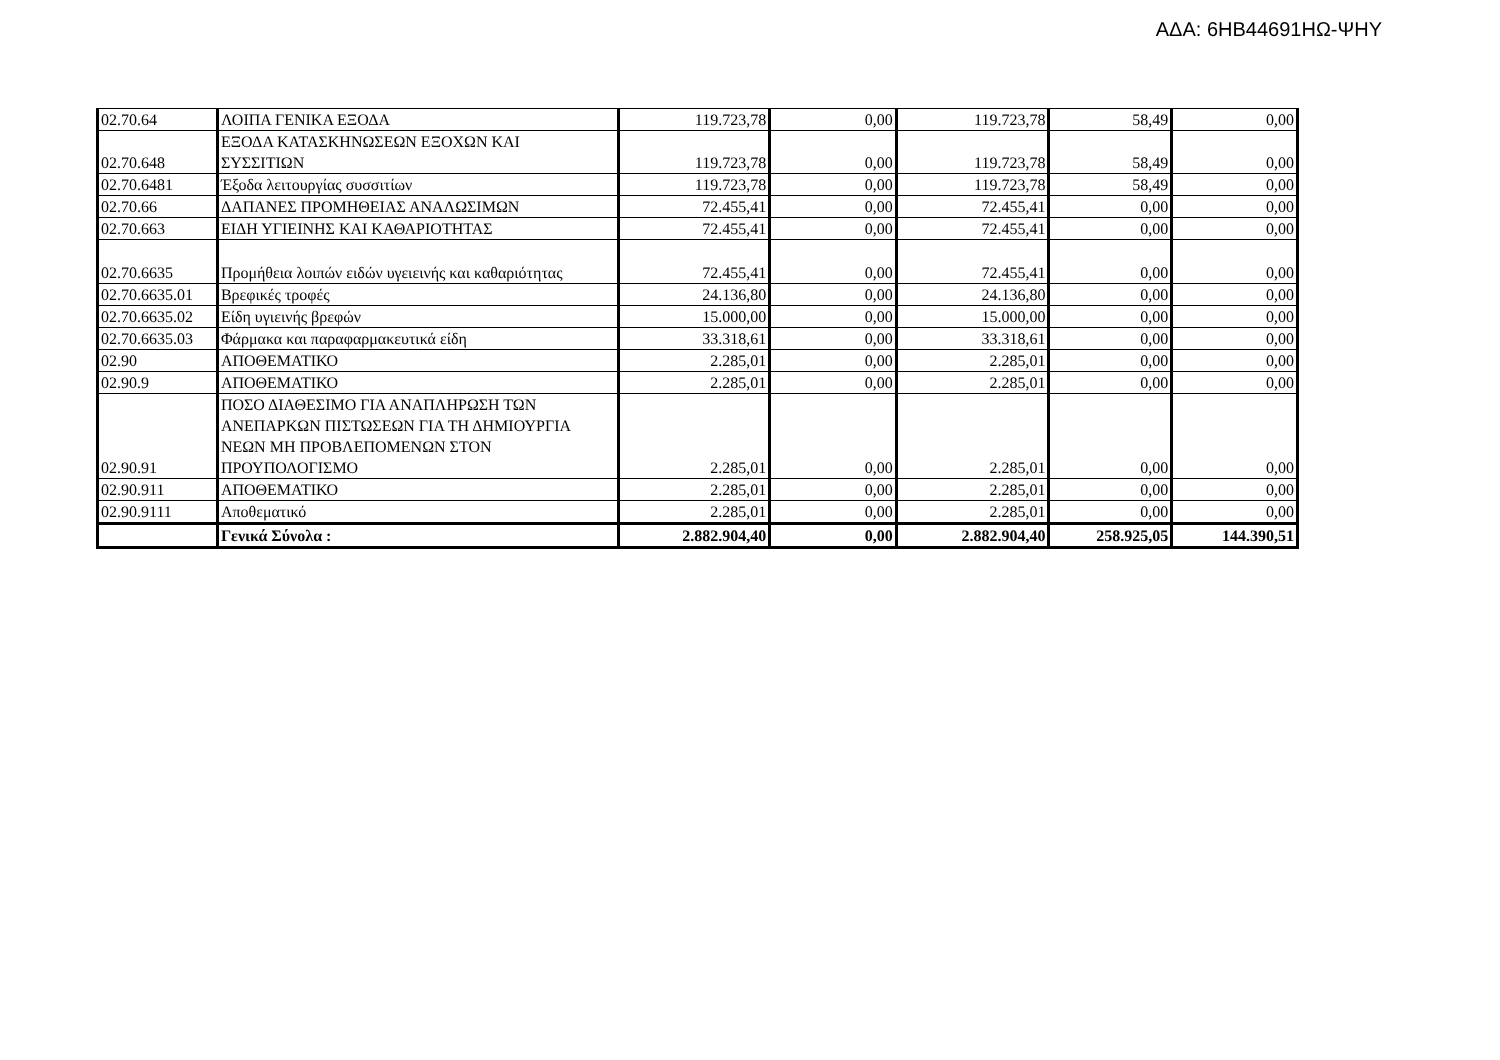ΑΔΑ: 6ΗΒ44691ΗΩ-ΨΗΥ
| 02.70.64 | ΛΟΙΠΑ ΓΕΝΙΚΑ ΕΞΟΔΑ | 119.723,78 | 0,00 | 119.723,78 | 58,49 | 0,00 |
| 02.70.648 | ΕΞΟΔΑ ΚΑΤΑΣΚΗΝΩΣΕΩΝ ΕΞΟΧΩΝ ΚΑΙ ΣΥΣΣΙΤΙΩΝ | 119.723,78 | 0,00 | 119.723,78 | 58,49 | 0,00 |
| 02.70.6481 | Έξοδα λειτουργίας συσσιτίων | 119.723,78 | 0,00 | 119.723,78 | 58,49 | 0,00 |
| 02.70.66 | ΔΑΠΑΝΕΣ ΠΡΟΜΗΘΕΙΑΣ ΑΝΑΛΩΣΙΜΩΝ | 72.455,41 | 0,00 | 72.455,41 | 0,00 | 0,00 |
| 02.70.663 | ΕΙΔΗ ΥΓΙΕΙΝΗΣ ΚΑΙ ΚΑΘΑΡΙΟΤΗΤΑΣ | 72.455,41 | 0,00 | 72.455,41 | 0,00 | 0,00 |
| 02.70.6635 | Προμήθεια λοιπών ειδών υγειεινής και καθαριότητας | 72.455,41 | 0,00 | 72.455,41 | 0,00 | 0,00 |
| 02.70.6635.01 | Βρεφικές τροφές | 24.136,80 | 0,00 | 24.136,80 | 0,00 | 0,00 |
| 02.70.6635.02 | Είδη υγιεινής βρεφών | 15.000,00 | 0,00 | 15.000,00 | 0,00 | 0,00 |
| 02.70.6635.03 | Φάρμακα και παραφαρμακευτικά είδη | 33.318,61 | 0,00 | 33.318,61 | 0,00 | 0,00 |
| 02.90 | ΑΠΟΘΕΜΑΤΙΚΟ | 2.285,01 | 0,00 | 2.285,01 | 0,00 | 0,00 |
| 02.90.9 | ΑΠΟΘΕΜΑΤΙΚΟ | 2.285,01 | 0,00 | 2.285,01 | 0,00 | 0,00 |
| 02.90.91 | ΠΟΣΟ ΔΙΑΘΕΣΙΜΟ ΓΙΑ ΑΝΑΠΛΗΡΩΣΗ ΤΩΝ ΑΝΕΠΑΡΚΩΝ ΠΙΣΤΩΣΕΩΝ ΓΙΑ ΤΗ ΔΗΜΙΟΥΡΓΙΑ ΝΕΩΝ ΜΗ ΠΡΟΒΛΕΠΟΜΕΝΩΝ ΣΤΟΝ ΠΡΟΥΠΟΛΟΓΙΣΜΟ | 2.285,01 | 0,00 | 2.285,01 | 0,00 | 0,00 |
| 02.90.911 | ΑΠΟΘΕΜΑΤΙΚΟ | 2.285,01 | 0,00 | 2.285,01 | 0,00 | 0,00 |
| 02.90.9111 | Αποθεματικό | 2.285,01 | 0,00 | 2.285,01 | 0,00 | 0,00 |
| | Γενικά Σύνολα : | 2.882.904,40 | 0,00 | 2.882.904,40 | 258.925,05 | 144.390,51 |